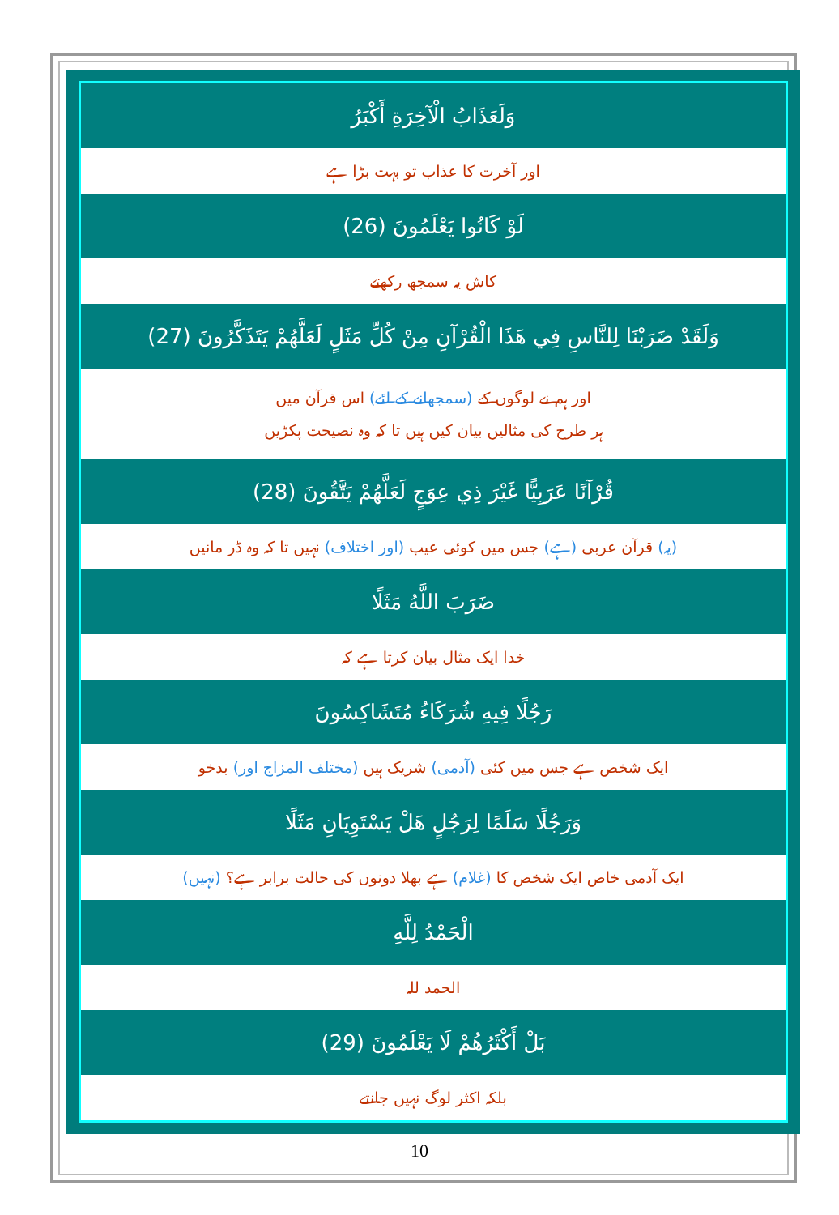وَلَعَذَابُ الْآخِرَةِ أَكْبَرُ
اور آخرت کا عذاب تو بہت بڑا ہے
لَوْ كَانُوا يَعْلَمُونَ (26)
کاش یہ سمجھ رکھتے
وَلَقَدْ ضَرَبْنَا لِلنَّاسِ فِي هَذَا الْقُرْآنِ مِنْ كُلِّ مَثَلٍ لَعَلَّهُمْ يَتَذَكَّرُونَ (27)
اور ہم نے لوگوں کے (سمجھانے کے لئے) اس قرآن میں
ہر طرح کی مثالیں بیان کیں ہیں تا کہ وہ نصیحت پکڑیں
قُرْآنًا عَرَبِيًّا غَيْرَ ذِي عِوَجٍ لَعَلَّهُمْ يَتَّقُونَ (28)
(یہ) قرآن عربی (ہے) جس میں کوئی عیب (اور اختلاف) نہیں تا کہ وہ ڈر مانیں
ضَرَبَ اللَّهُ مَثَلًا
خدا ایک مثال بیان کرتا ہے کہ
رَجُلًا فِيهِ شُرَكَاءُ مُتَشَاكِسُونَ
ایک شخص ہے جس میں کئی (آدمی) شریک ہیں (مختلف المزاج اور) بدخو
وَرَجُلًا سَلَمًا لِرَجُلٍ هَلْ يَسْتَوِيَانِ مَثَلًا
ایک آدمی خاص ایک شخص کا (غلام) ہے بھلا دونوں کی حالت برابر ہے؟ (نہیں)
الْحَمْدُ لِلَّهِ
الحمد للہ
بَلْ أَكْثَرُهُمْ لَا يَعْلَمُونَ (29)
بلکہ اکثر لوگ نہیں جانتے
10